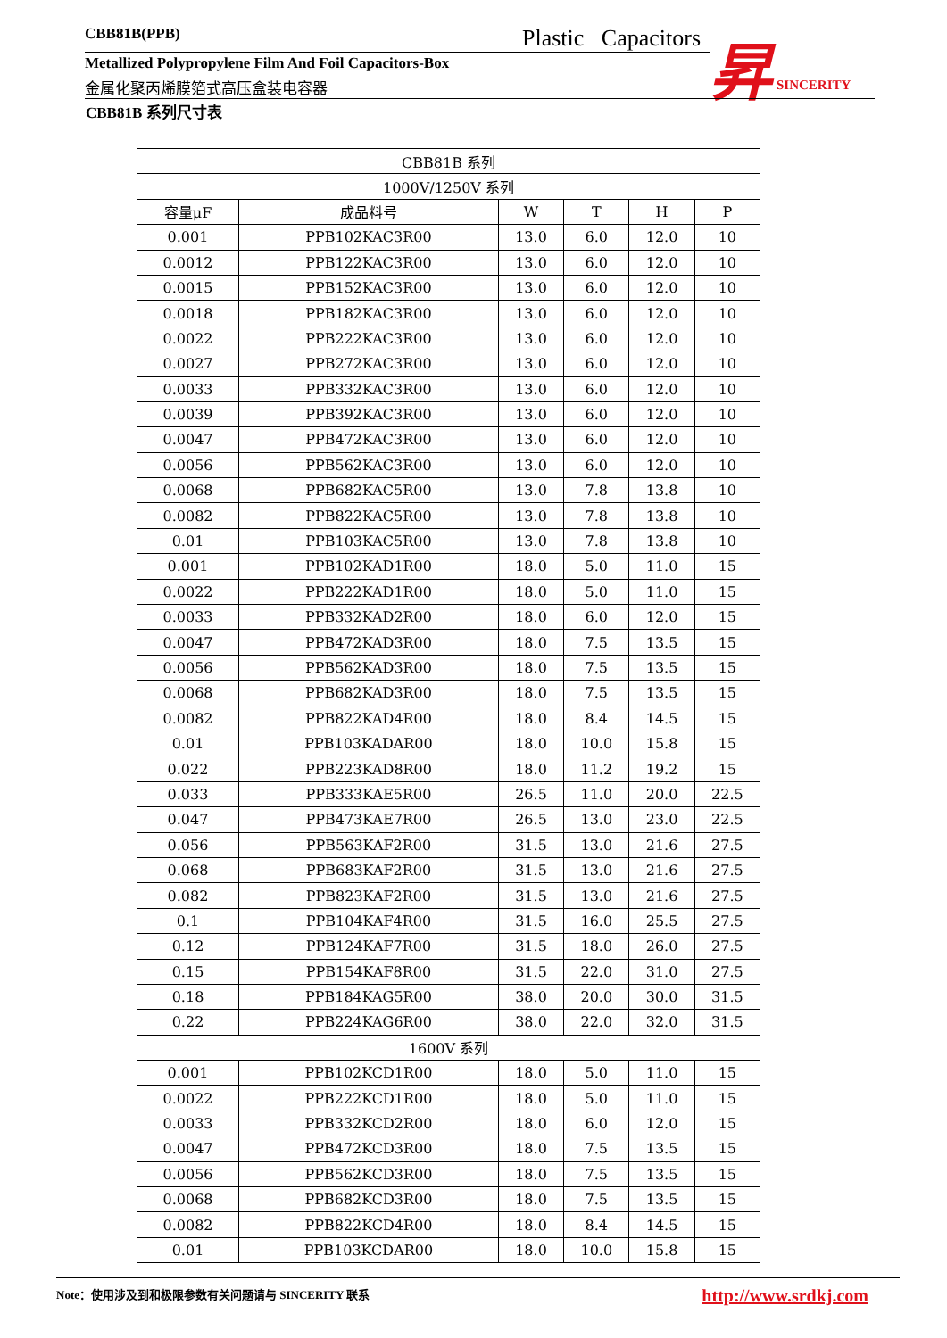CBB81B(PPB) Plastic Capacitors
Metallized Polypropylene Film And Foil Capacitors-Box
金属化聚丙烯膜箔式高压盒装电容器
昇 SINCERITY
CBB81B 系列尺寸表
| CBB81B 系列 | | | | | |
| --- | --- | --- | --- | --- | --- |
| 1000V/1250V 系列 | | | | | |
| 容量μF | 成品料号 | W | T | H | P |
| 0.001 | PPB102KAC3R00 | 13.0 | 6.0 | 12.0 | 10 |
| 0.0012 | PPB122KAC3R00 | 13.0 | 6.0 | 12.0 | 10 |
| 0.0015 | PPB152KAC3R00 | 13.0 | 6.0 | 12.0 | 10 |
| 0.0018 | PPB182KAC3R00 | 13.0 | 6.0 | 12.0 | 10 |
| 0.0022 | PPB222KAC3R00 | 13.0 | 6.0 | 12.0 | 10 |
| 0.0027 | PPB272KAC3R00 | 13.0 | 6.0 | 12.0 | 10 |
| 0.0033 | PPB332KAC3R00 | 13.0 | 6.0 | 12.0 | 10 |
| 0.0039 | PPB392KAC3R00 | 13.0 | 6.0 | 12.0 | 10 |
| 0.0047 | PPB472KAC3R00 | 13.0 | 6.0 | 12.0 | 10 |
| 0.0056 | PPB562KAC3R00 | 13.0 | 6.0 | 12.0 | 10 |
| 0.0068 | PPB682KAC5R00 | 13.0 | 7.8 | 13.8 | 10 |
| 0.0082 | PPB822KAC5R00 | 13.0 | 7.8 | 13.8 | 10 |
| 0.01 | PPB103KAC5R00 | 13.0 | 7.8 | 13.8 | 10 |
| 0.001 | PPB102KAD1R00 | 18.0 | 5.0 | 11.0 | 15 |
| 0.0022 | PPB222KAD1R00 | 18.0 | 5.0 | 11.0 | 15 |
| 0.0033 | PPB332KAD2R00 | 18.0 | 6.0 | 12.0 | 15 |
| 0.0047 | PPB472KAD3R00 | 18.0 | 7.5 | 13.5 | 15 |
| 0.0056 | PPB562KAD3R00 | 18.0 | 7.5 | 13.5 | 15 |
| 0.0068 | PPB682KAD3R00 | 18.0 | 7.5 | 13.5 | 15 |
| 0.0082 | PPB822KAD4R00 | 18.0 | 8.4 | 14.5 | 15 |
| 0.01 | PPB103KADAR00 | 18.0 | 10.0 | 15.8 | 15 |
| 0.022 | PPB223KAD8R00 | 18.0 | 11.2 | 19.2 | 15 |
| 0.033 | PPB333KAE5R00 | 26.5 | 11.0 | 20.0 | 22.5 |
| 0.047 | PPB473KAE7R00 | 26.5 | 13.0 | 23.0 | 22.5 |
| 0.056 | PPB563KAF2R00 | 31.5 | 13.0 | 21.6 | 27.5 |
| 0.068 | PPB683KAF2R00 | 31.5 | 13.0 | 21.6 | 27.5 |
| 0.082 | PPB823KAF2R00 | 31.5 | 13.0 | 21.6 | 27.5 |
| 0.1 | PPB104KAF4R00 | 31.5 | 16.0 | 25.5 | 27.5 |
| 0.12 | PPB124KAF7R00 | 31.5 | 18.0 | 26.0 | 27.5 |
| 0.15 | PPB154KAF8R00 | 31.5 | 22.0 | 31.0 | 27.5 |
| 0.18 | PPB184KAG5R00 | 38.0 | 20.0 | 30.0 | 31.5 |
| 0.22 | PPB224KAG6R00 | 38.0 | 22.0 | 32.0 | 31.5 |
| 1600V 系列 | | | | | |
| 0.001 | PPB102KCD1R00 | 18.0 | 5.0 | 11.0 | 15 |
| 0.0022 | PPB222KCD1R00 | 18.0 | 5.0 | 11.0 | 15 |
| 0.0033 | PPB332KCD2R00 | 18.0 | 6.0 | 12.0 | 15 |
| 0.0047 | PPB472KCD3R00 | 18.0 | 7.5 | 13.5 | 15 |
| 0.0056 | PPB562KCD3R00 | 18.0 | 7.5 | 13.5 | 15 |
| 0.0068 | PPB682KCD3R00 | 18.0 | 7.5 | 13.5 | 15 |
| 0.0082 | PPB822KCD4R00 | 18.0 | 8.4 | 14.5 | 15 |
| 0.01 | PPB103KCDAR00 | 18.0 | 10.0 | 15.8 | 15 |
Note：使用涉及到和极限参数有关问题请与 SINCERITY 联系 http://www.srdkj.com